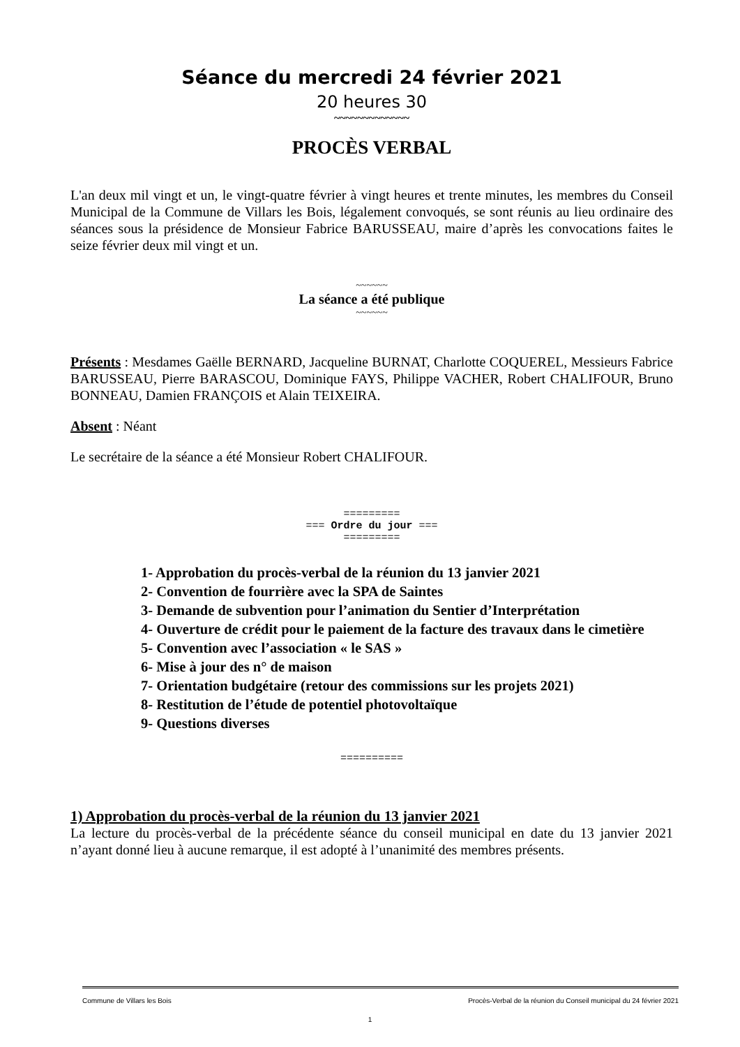Séance du mercredi 24 février 2021
20 heures 30
~~~~~~~~~~~~~
PROCÈS VERBAL
L'an deux mil vingt et un, le vingt-quatre février à vingt heures et trente minutes, les membres du Conseil Municipal de la Commune de Villars les Bois, légalement convoqués, se sont réunis au lieu ordinaire des séances sous la présidence de Monsieur Fabrice BARUSSEAU, maire d’après les convocations faites le seize février deux mil vingt et un.
~~~~~~
La séance a été publique
~~~~~~
Présents : Mesdames Gaëlle BERNARD, Jacqueline BURNAT, Charlotte COQUEREL, Messieurs Fabrice BARUSSEAU, Pierre BARASCOU, Dominique FAYS, Philippe VACHER, Robert CHALIFOUR, Bruno BONNEAU, Damien FRANÇOIS et Alain TEIXEIRA.
Absent : Néant
Le secrétaire de la séance a été Monsieur Robert CHALIFOUR.
=========
=== Ordre du jour ===
=========
1- Approbation du procès-verbal de la réunion du 13 janvier 2021
2- Convention de fourrière avec la SPA de Saintes
3- Demande de subvention pour l’animation du Sentier d’Interprétation
4- Ouverture de crédit pour le paiement de la facture des travaux dans le cimetière
5- Convention avec l’association « le SAS »
6- Mise à jour des n° de maison
7- Orientation budgétaire (retour des commissions sur les projets 2021)
8- Restitution de l’étude de potentiel photovoltaïque
9- Questions diverses
==========
1) Approbation du procès-verbal de la réunion du 13 janvier 2021
La lecture du procès-verbal de la précédente séance du conseil municipal en date du 13 janvier 2021 n’ayant donné lieu à aucune remarque, il est adopté à l’unanimité des membres présents.
Commune de Villars les Bois Procès-Verbal de la réunion du Conseil municipal du 24 février 2021
1